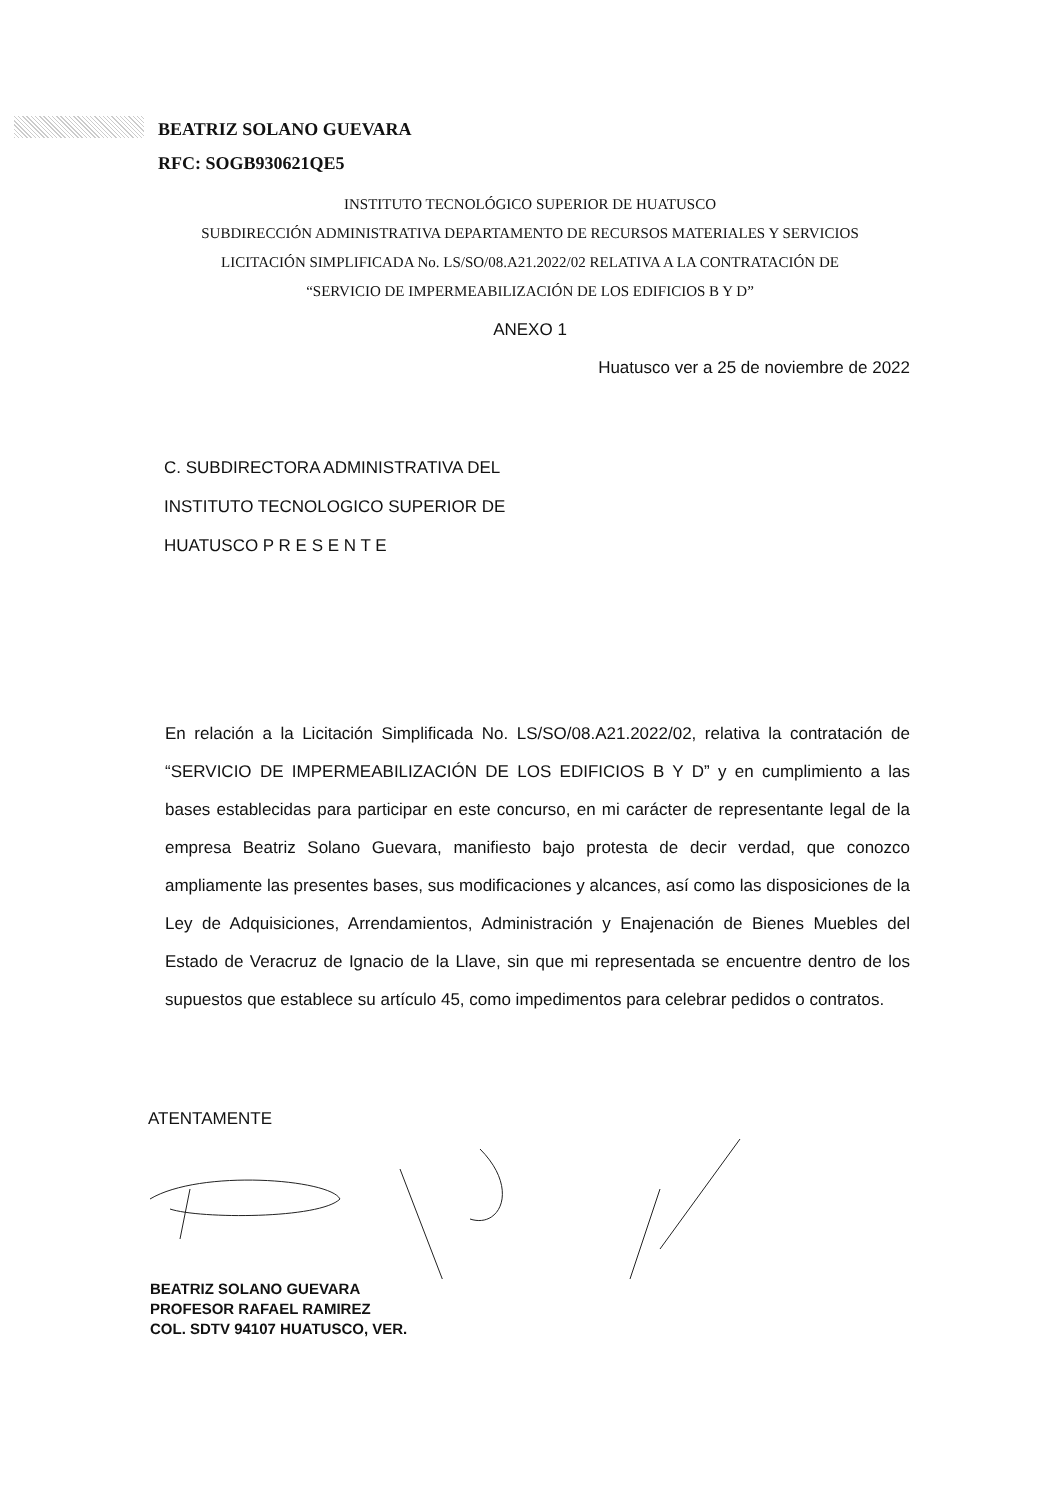BEATRIZ SOLANO GUEVARA
RFC: SOGB930621QE5
INSTITUTO TECNOLÓGICO SUPERIOR DE HUATUSCO
SUBDIRECCIÓN ADMINISTRATIVA DEPARTAMENTO DE RECURSOS MATERIALES Y SERVICIOS
LICITACIÓN SIMPLIFICADA No. LS/SO/08.A21.2022/02 RELATIVA A LA CONTRATACIÓN DE
“SERVICIO DE IMPERMEABILIZACIÓN DE LOS EDIFICIOS B Y D”
ANEXO 1
Huatusco ver a 25 de noviembre de 2022
C. SUBDIRECTORA ADMINISTRATIVA DEL
INSTITUTO TECNOLOGICO SUPERIOR DE
HUATUSCO P R E S E N T E
En relación a la Licitación Simplificada No. LS/SO/08.A21.2022/02, relativa la contratación de “SERVICIO DE IMPERMEABILIZACIÓN DE LOS EDIFICIOS B Y D” y en cumplimiento a las bases establecidas para participar en este concurso, en mi carácter de representante legal de la empresa Beatriz Solano Guevara, manifiesto bajo protesta de decir verdad, que conozco ampliamente las presentes bases, sus modificaciones y alcances, así como las disposiciones de la Ley de Adquisiciones, Arrendamientos, Administración y Enajenación de Bienes Muebles del Estado de Veracruz de Ignacio de la Llave, sin que mi representada se encuentre dentro de los supuestos que establece su artículo 45, como impedimentos para celebrar pedidos o contratos.
ATENTAMENTE
BEATRIZ SOLANO GUEVARA
PROFESOR RAFAEL RAMIREZ
COL. SDTV 94107 HUATUSCO, VER.